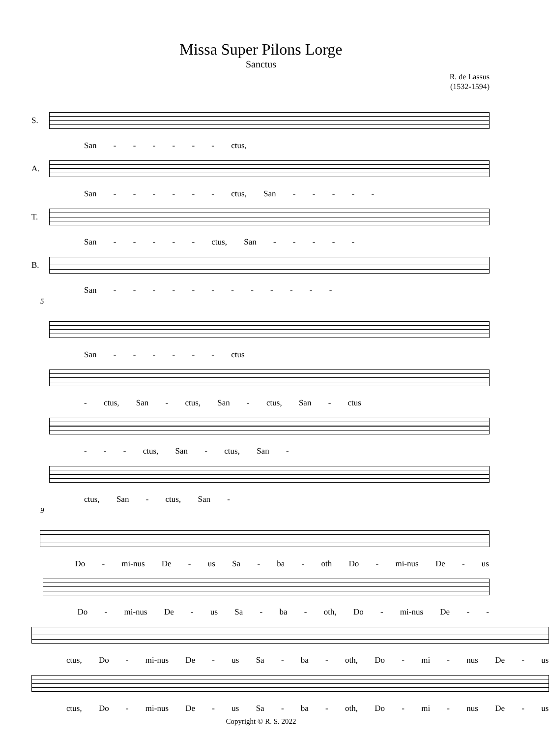Missa Super Pilons Lorge
Sanctus
R. de Lassus
(1532-1594)
S.
San - - - - - - ctus,
A.
San - - - - - - ctus, San - - - - -
T.
San - - - - - ctus, San - - - - -
B.
San - - - - - - - - - - - -
5
San - - - - - - ctus
- ctus, San - ctus, San - ctus, San - ctus
- - - ctus, San - ctus, San -
ctus, San - ctus, San -
9
Do - mi-nus De - us Sa - ba - oth Do - mi-nus De - us
Do - mi-nus De - us Sa - ba - oth, Do - mi-nus De - -
ctus, Do - mi-nus De - us Sa - ba - oth, Do - mi - nus De - us
ctus, Do - mi-nus De - us Sa - ba - oth, Do - mi - nus De - us
Copyright © R. S. 2022